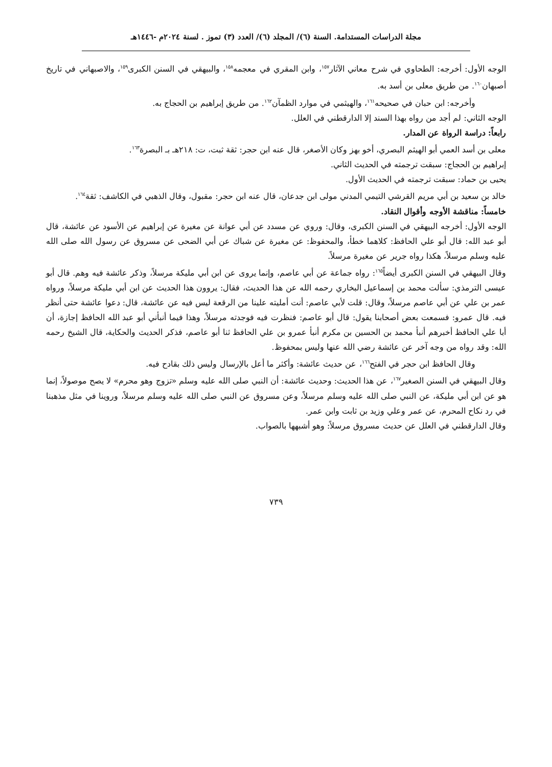مجلة الدراسات المستدامة. السنة (٦)/ المجلد (٦)/ العدد (٣) تموز . لسنة ٢٠٢٤م -١٤٤٦هـ
الوجه الأول: أخرجه: الطحاوي في شرح معاني الآثار<sup>١٥٧</sup>، وابن المقري في معجمه<sup>١٥٨</sup>، والبيهقي في السنن الكبرى<sup>١٥٩</sup>، والاصبهاني في تاريخ أصبهان<sup>١٦٠</sup>. من طريق معلى بن أسد به.
وأخرجه: ابن حبان في صحيحه<sup>١٦١</sup>، والهيثمي في موارد الظمآن<sup>١٦٢</sup>. من طريق إبراهيم بن الحجاج به.
الوجه الثاني: لم أجد من رواه بهذا السند إلا الدارقطني في العلل.
رابعاً: دراسة الرواة عن المدار.
معلى بن أسد العمي أبو الهيثم البصري، أخو بهز وكان الأصغر، قال عنه ابن حجر: ثقة ثبت، ت: ٢١٨هـ بـ البصرة<sup>١٦٣</sup>.
إبراهيم بن الحجاج: سبقت ترجمته في الحديث الثاني.
يحيى بن حماد: سبقت ترجمته في الحديث الأول.
خالد بن سعيد بن أبي مريم القرشي التيمي المدني مولى ابن جدعان، قال عنه ابن حجر: مقبول، وقال الذهبي في الكاشف: ثقة<sup>١٦٤</sup>.
خامساً: مناقشة الأوجه وأقوال النقاد.
الوجه الأول: أخرجه البيهقي في السنن الكبرى، وقال: وروي عن مسدد عن أبي عوانة عن مغيرة عن إبراهيم عن الأسود عن عائشة، قال أبو عبد الله: قال أبو علي الحافظ: كلاهما خطأ، والمحفوظ: عن مغيرة عن شباك عن أبي الضحى عن مسروق عن رسول الله صلى الله عليه وسلم مرسلاً، هكذا رواه جرير عن مغيرة مرسلاً.
وقال البيهقي في السنن الكبرى أيضاً<sup>١٦٥</sup>: رواه جماعة عن أبي عاصم، وإنما يروى عن ابن أبي مليكة مرسلاً، وذكر عائشة فيه وهم. قال أبو عيسى الترمذي: سألت محمد بن إسماعيل البخاري رحمه الله عن هذا الحديث، فقال: يروون هذا الحديث عن ابن أبي مليكة مرسلاً، ورواه عمر بن علي عن أبي عاصم مرسلاً، وقال: قلت لأبي عاصم: أنت أمليته علينا من الرقعة ليس فيه عن عائشة، قال: دعوا عائشة حتى أنظر فيه. قال عمرو: فسمعت بعض أصحابنا يقول: قال أبو عاصم: فنظرت فيه فوجدته مرسلاً، وهذا فيما أنبأني أبو عبد الله الحافظ إجازة، أن أبا علي الحافظ أخبرهم أنبأ محمد بن الحسين بن مكرم أنبأ عمرو بن علي الحافظ ثنا أبو عاصم، فذكر الحديث والحكاية، قال الشيخ رحمه الله: وقد رواه من وجه آخر عن عائشة رضي الله عنها وليس بمحفوظ.
وقال الحافظ ابن حجر في الفتح<sup>١٦٦</sup>، عن حديث عائشة: وأكثر ما أعل بالإرسال وليس ذلك بقادح فيه.
وقال البيهقي في السنن الصغير<sup>١٦٧</sup>، عن هذا الحديث: وحديث عائشة: أن النبي صلى الله عليه وسلم «تزوج وهو محرم» لا يصح موصولاً، إنما هو عن ابن أبي مليكة، عن النبي صلى الله عليه وسلم مرسلاً، وعن مسروق عن النبي صلى الله عليه وسلم مرسلاً، وروينا في مثل مذهبنا في رد نكاح المحرم، عن عمر وعلي وزيد بن ثابت وابن عمر.
وقال الدارقطني في العلل عن حديث مسروق مرسلاً: وهو أشبهها بالصواب.
٧٣٩